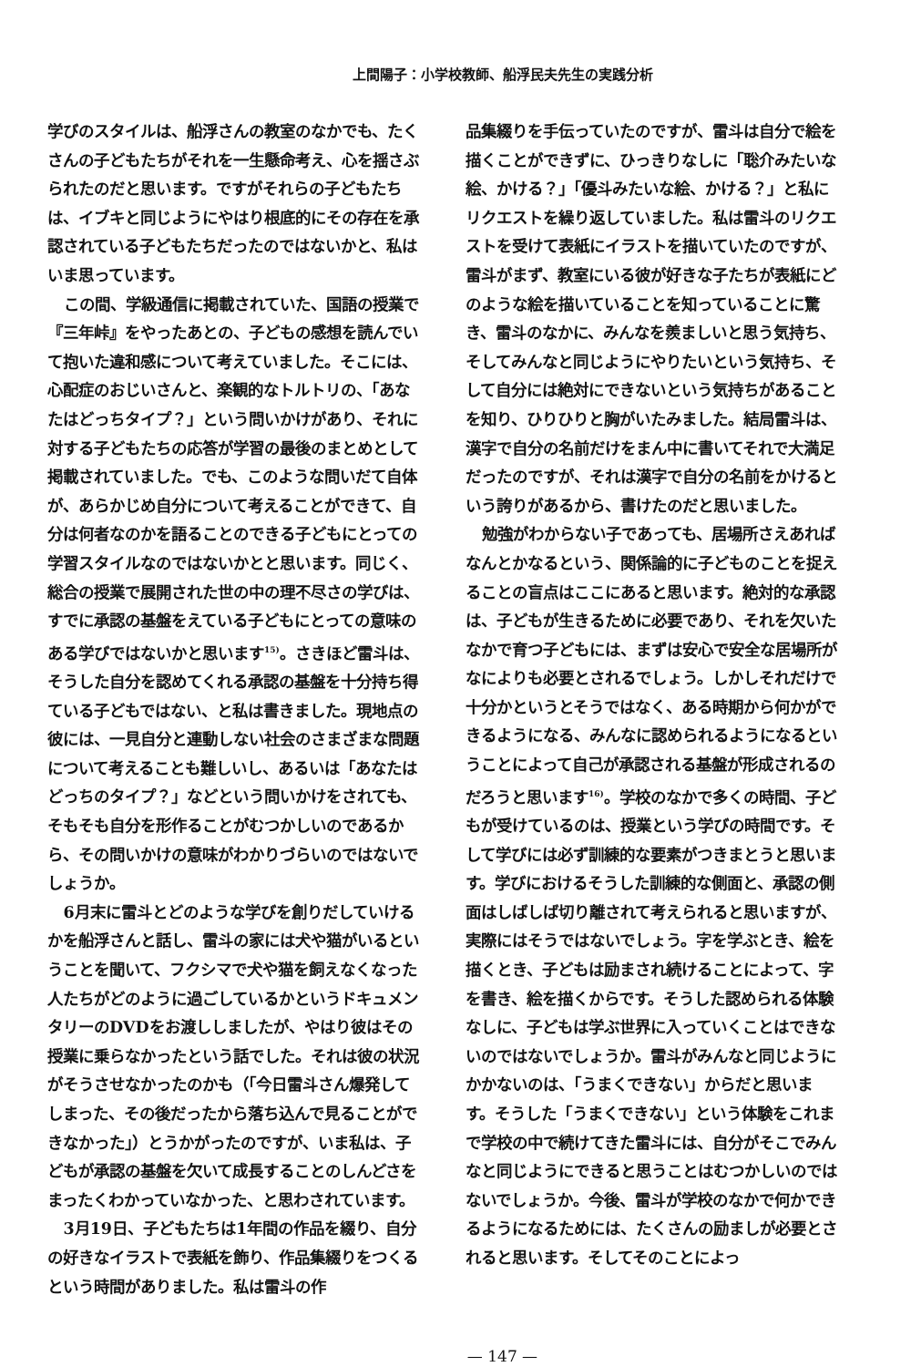上間陽子：小学校教師、船浮民夫先生の実践分析
学びのスタイルは、船浮さんの教室のなかでも、たくさんの子どもたちがそれを一生懸命考え、心を揺さぶられたのだと思います。ですがそれらの子どもたちは、イブキと同じようにやはり根底的にその存在を承認されている子どもたちだったのではないかと、私はいま思っています。
この間、学級通信に掲載されていた、国語の授業で『三年峠』をやったあとの、子どもの感想を読んでいて抱いた違和感について考えていました。そこには、心配症のおじいさんと、楽観的なトルトリの、「あなたはどっちタイプ？」という問いかけがあり、それに対する子どもたちの応答が学習の最後のまとめとして掲載されていました。でも、このような問いだて自体が、あらかじめ自分について考えることができて、自分は何者なのかを語ることのできる子どもにとっての学習スタイルなのではないかとと思います。同じく、総合の授業で展開された世の中の理不尽さの学びは、すでに承認の基盤をえている子どもにとっての意味のある学びではないかと思います<sup>15)</sup>。さきほど雷斗は、そうした自分を認めてくれる承認の基盤を十分持ち得ている子どもではない、と私は書きました。現地点の彼には、一見自分と連動しない社会のさまざまな問題について考えることも難しいし、あるいは「あなたはどっちのタイプ？」などという問いかけをされても、そもそも自分を形作ることがむつかしいのであるから、その問いかけの意味がわかりづらいのではないでしょうか。
6月末に雷斗とどのような学びを創りだしていけるかを船浮さんと話し、雷斗の家には犬や猫がいるということを聞いて、フクシマで犬や猫を飼えなくなった人たちがどのように過ごしているかというドキュメンタリーのDVDをお渡ししましたが、やはり彼はその授業に乗らなかったという話でした。それは彼の状況がそうさせなかったのかも（「今日雷斗さん爆発してしまった、その後だったから落ち込んで見ることができなかった」）とうかがったのですが、いま私は、子どもが承認の基盤を欠いて成長することのしんどさをまったくわかっていなかった、と思わされています。
3月19日、子どもたちは1年間の作品を綴り、自分の好きなイラストで表紙を飾り、作品集綴りをつくるという時間がありました。私は雷斗の作
品集綴りを手伝っていたのですが、雷斗は自分で絵を描くことができずに、ひっきりなしに「聡介みたいな絵、かける？」「優斗みたいな絵、かける？」と私にリクエストを繰り返していました。私は雷斗のリクエストを受けて表紙にイラストを描いていたのですが、雷斗がまず、教室にいる彼が好きな子たちが表紙にどのような絵を描いていることを知っていることに驚き、雷斗のなかに、みんなを羨ましいと思う気持ち、そしてみんなと同じようにやりたいという気持ち、そして自分には絶対にできないという気持ちがあることを知り、ひりひりと胸がいたみました。結局雷斗は、漢字で自分の名前だけをまん中に書いてそれで大満足だったのですが、それは漢字で自分の名前をかけるという誇りがあるから、書けたのだと思いました。
勉強がわからない子であっても、居場所さえあればなんとかなるという、関係論的に子どものことを捉えることの盲点はここにあると思います。絶対的な承認は、子どもが生きるために必要であり、それを欠いたなかで育つ子どもには、まずは安心で安全な居場所がなによりも必要とされるでしょう。しかしそれだけで十分かというとそうではなく、ある時期から何かができるようになる、みんなに認められるようになるということによって自己が承認される基盤が形成されるのだろうと思います<sup>16)</sup>。学校のなかで多くの時間、子どもが受けているのは、授業という学びの時間です。そして学びには必ず訓練的な要素がつきまとうと思います。学びにおけるそうした訓練的な側面と、承認の側面はしばしば切り離されて考えられると思いますが、実際にはそうではないでしょう。字を学ぶとき、絵を描くとき、子どもは励まされ続けることによって、字を書き、絵を描くからです。そうした認められる体験なしに、子どもは学ぶ世界に入っていくことはできないのではないでしょうか。雷斗がみんなと同じようにかかないのは、「うまくできない」からだと思います。そうした「うまくできない」という体験をこれまで学校の中で続けてきた雷斗には、自分がそこでみんなと同じようにできると思うことはむつかしいのではないでしょうか。今後、雷斗が学校のなかで何かできるようになるためには、たくさんの励ましが必要とされると思います。そしてそのことによっ
— 147 —